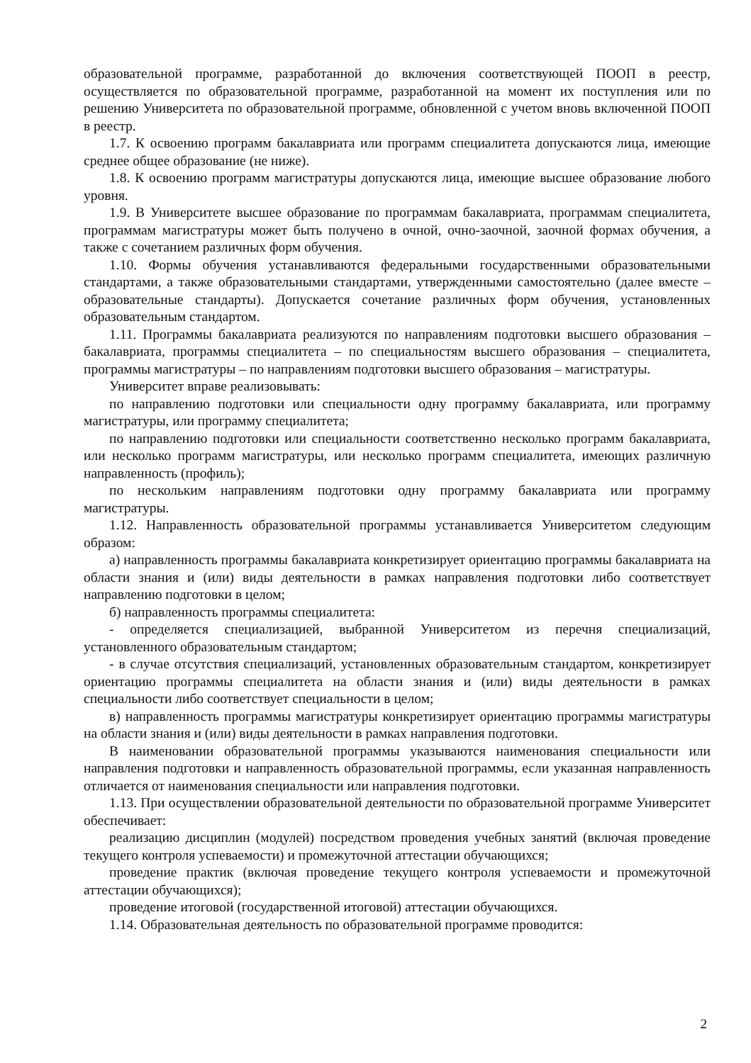образовательной программе, разработанной до включения соответствующей ПООП в реестр, осуществляется по образовательной программе, разработанной на момент их поступления или по решению Университета по образовательной программе, обновленной с учетом вновь включенной ПООП в реестр.
1.7. К освоению программ бакалавриата или программ специалитета допускаются лица, имеющие среднее общее образование (не ниже).
1.8. К освоению программ магистратуры допускаются лица, имеющие высшее образование любого уровня.
1.9. В Университете высшее образование по программам бакалавриата, программам специалитета, программам магистратуры может быть получено в очной, очно-заочной, заочной формах обучения, а также с сочетанием различных форм обучения.
1.10. Формы обучения устанавливаются федеральными государственными образовательными стандартами, а также образовательными стандартами, утвержденными самостоятельно (далее вместе – образовательные стандарты). Допускается сочетание различных форм обучения, установленных образовательным стандартом.
1.11. Программы бакалавриата реализуются по направлениям подготовки высшего образования – бакалавриата, программы специалитета – по специальностям высшего образования – специалитета, программы магистратуры – по направлениям подготовки высшего образования – магистратуры.
Университет вправе реализовывать:
по направлению подготовки или специальности одну программу бакалавриата, или программу магистратуры, или программу специалитета;
по направлению подготовки или специальности соответственно несколько программ бакалавриата, или несколько программ магистратуры, или несколько программ специалитета, имеющих различную направленность (профиль);
по нескольким направлениям подготовки одну программу бакалавриата или программу магистратуры.
1.12. Направленность образовательной программы устанавливается Университетом следующим образом:
а) направленность программы бакалавриата конкретизирует ориентацию программы бакалавриата на области знания и (или) виды деятельности в рамках направления подготовки либо соответствует направлению подготовки в целом;
б) направленность программы специалитета:
- определяется специализацией, выбранной Университетом из перечня специализаций, установленного образовательным стандартом;
- в случае отсутствия специализаций, установленных образовательным стандартом, конкретизирует ориентацию программы специалитета на области знания и (или) виды деятельности в рамках специальности либо соответствует специальности в целом;
в) направленность программы магистратуры конкретизирует ориентацию программы магистратуры на области знания и (или) виды деятельности в рамках направления подготовки.
В наименовании образовательной программы указываются наименования специальности или направления подготовки и направленность образовательной программы, если указанная направленность отличается от наименования специальности или направления подготовки.
1.13. При осуществлении образовательной деятельности по образовательной программе Университет обеспечивает:
реализацию дисциплин (модулей) посредством проведения учебных занятий (включая проведение текущего контроля успеваемости) и промежуточной аттестации обучающихся;
проведение практик (включая проведение текущего контроля успеваемости и промежуточной аттестации обучающихся);
проведение итоговой (государственной итоговой) аттестации обучающихся.
1.14. Образовательная деятельность по образовательной программе проводится:
2